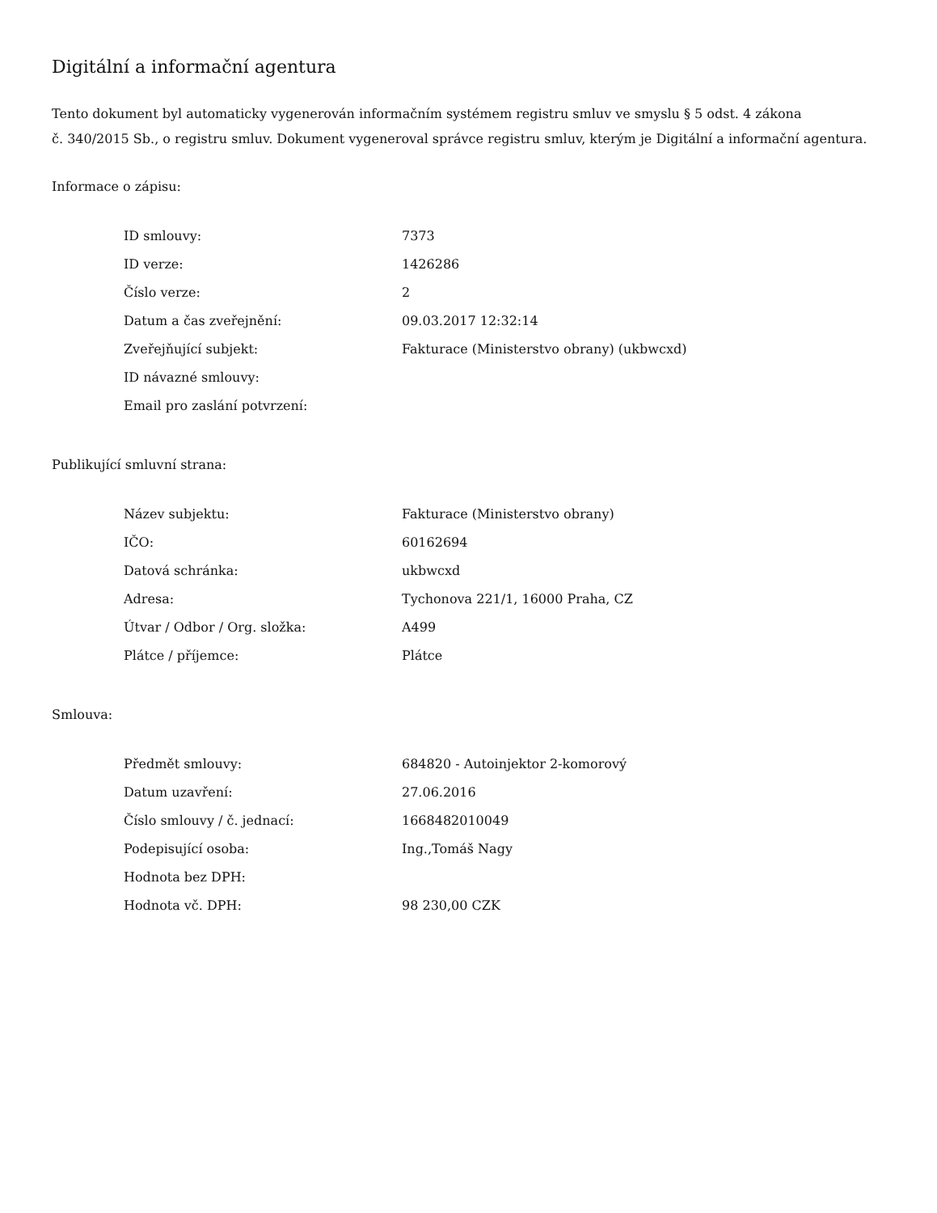Digitální a informační agentura
Tento dokument byl automaticky vygenerován informačním systémem registru smluv ve smyslu § 5 odst. 4 zákona
č. 340/2015 Sb., o registru smluv. Dokument vygeneroval správce registru smluv, kterým je Digitální a informační agentura.
Informace o zápisu:
| ID smlouvy: | 7373 |
| ID verze: | 1426286 |
| Číslo verze: | 2 |
| Datum a čas zveřejnění: | 09.03.2017 12:32:14 |
| Zveřejňující subjekt: | Fakturace (Ministerstvo obrany) (ukbwcxd) |
| ID návazné smlouvy: | |
| Email pro zaslání potvrzení: | |
Publikující smluvní strana:
| Název subjektu: | Fakturace (Ministerstvo obrany) |
| IČO: | 60162694 |
| Datová schránka: | ukbwcxd |
| Adresa: | Tychonova 221/1, 16000 Praha, CZ |
| Útvar / Odbor / Org. složka: | A499 |
| Plátce / příjemce: | Plátce |
Smlouva:
| Předmět smlouvy: | 684820 - Autoinjektor 2-komorový |
| Datum uzavření: | 27.06.2016 |
| Číslo smlouvy / č. jednací: | 1668482010049 |
| Podepisující osoba: | Ing.,Tomáš Nagy |
| Hodnota bez DPH: | |
| Hodnota vč. DPH: | 98 230,00 CZK |